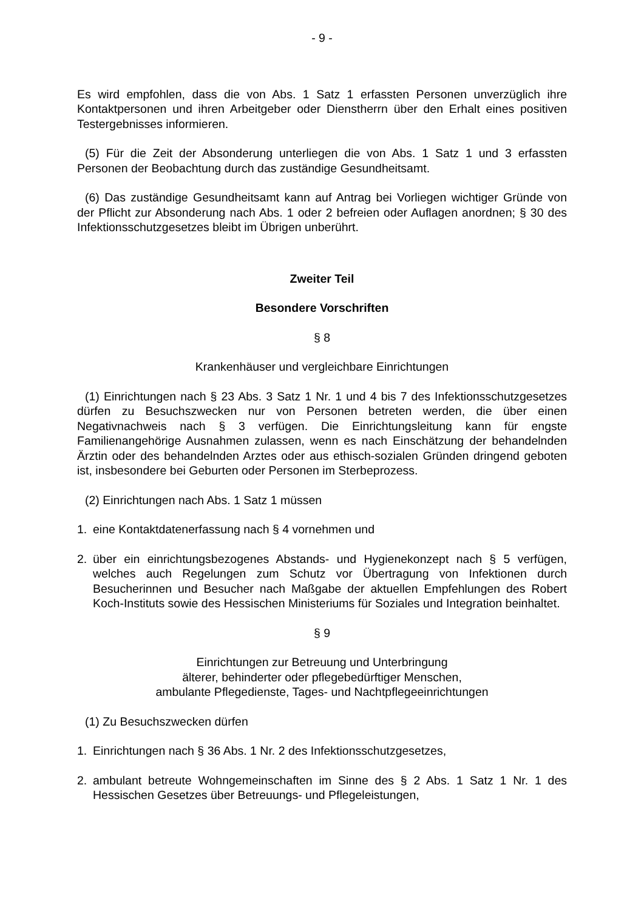- 9 -
Es wird empfohlen, dass die von Abs. 1 Satz 1 erfassten Personen unverzüglich ihre Kontaktpersonen und ihren Arbeitgeber oder Dienstherrn über den Erhalt eines positiven Testergebnisses informieren.
(5) Für die Zeit der Absonderung unterliegen die von Abs. 1 Satz 1 und 3 erfassten Personen der Beobachtung durch das zuständige Gesundheitsamt.
(6) Das zuständige Gesundheitsamt kann auf Antrag bei Vorliegen wichtiger Gründe von der Pflicht zur Absonderung nach Abs. 1 oder 2 befreien oder Auflagen anordnen; § 30 des Infektionsschutzgesetzes bleibt im Übrigen unberührt.
Zweiter Teil
Besondere Vorschriften
§ 8
Krankenhäuser und vergleichbare Einrichtungen
(1) Einrichtungen nach § 23 Abs. 3 Satz 1 Nr. 1 und 4 bis 7 des Infektionsschutzgesetzes dürfen zu Besuchszwecken nur von Personen betreten werden, die über einen Negativnachweis nach § 3 verfügen. Die Einrichtungsleitung kann für engste Familienangehörige Ausnahmen zulassen, wenn es nach Einschätzung der behandelnden Ärztin oder des behandelnden Arztes oder aus ethisch-sozialen Gründen dringend geboten ist, insbesondere bei Geburten oder Personen im Sterbeprozess.
(2) Einrichtungen nach Abs. 1 Satz 1 müssen
1. eine Kontaktdatenerfassung nach § 4 vornehmen und
2. über ein einrichtungsbezogenes Abstands- und Hygienekonzept nach § 5 verfügen, welches auch Regelungen zum Schutz vor Übertragung von Infektionen durch Besucherinnen und Besucher nach Maßgabe der aktuellen Empfehlungen des Robert Koch-Instituts sowie des Hessischen Ministeriums für Soziales und Integration beinhaltet.
§ 9
Einrichtungen zur Betreuung und Unterbringung
älterer, behinderter oder pflegebedürftiger Menschen,
ambulante Pflegedienste, Tages- und Nachtpflegeeinrichtungen
(1) Zu Besuchszwecken dürfen
1. Einrichtungen nach § 36 Abs. 1 Nr. 2 des Infektionsschutzgesetzes,
2. ambulant betreute Wohngemeinschaften im Sinne des § 2 Abs. 1 Satz 1 Nr. 1 des Hessischen Gesetzes über Betreuungs- und Pflegeleistungen,